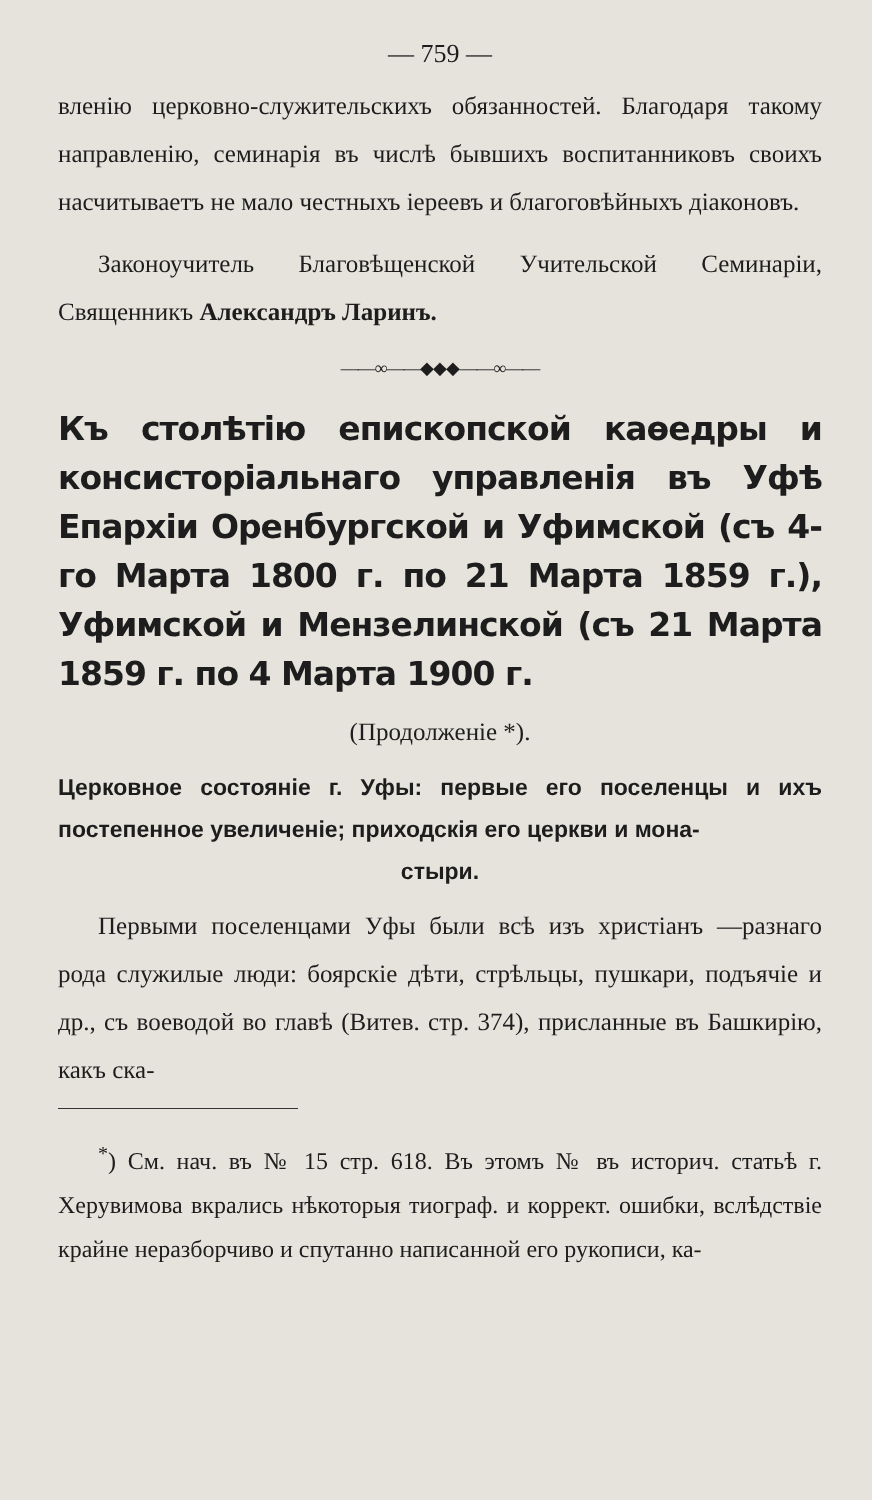— 759 —
вленію церковно-служительскихъ обязанностей. Благодаря такому направленію, семинарія въ числѣ бывшихъ воспитанниковъ своихъ насчитываетъ не мало честныхъ іереевъ и благоговѣйныхъ діаконовъ.
Законоучитель Благовѣщенской Учительской Семинаріи, Священникъ Александръ Ларинъ.
——∞——◆◆◆——∞——
Къ столѣтію епископской каѳедры и консисторіальнаго управленія въ Уфѣ Епархіи Оренбургской и Уфимской (съ 4-го Марта 1800 г. по 21 Марта 1859 г.), Уфимской и Мензелинской (съ 21 Марта 1859 г. по 4 Марта 1900 г.
(Продолженіе *).
Церковное состояніе г. Уфы: первые его поселенцы и ихъ постепенное увеличеніе; приходскія его церкви и мона-
стыри.
Первыми поселенцами Уфы были всѣ изъ христіанъ —разнаго рода служилые люди: боярскіе дѣти, стрѣльцы, пушкари, подъячіе и др., съ воеводой во главѣ (Витев. стр. 374), присланные въ Башкирію, какъ ска-
<sup>*</sup>) См. нач. въ № 15 стр. 618. Въ этомъ № въ историч. статьѣ г. Херувимова вкрались нѣкоторыя тиограф. и коррект. ошибки, вслѣдствіе крайне неразборчиво и спутанно написанной его рукописи, ка-